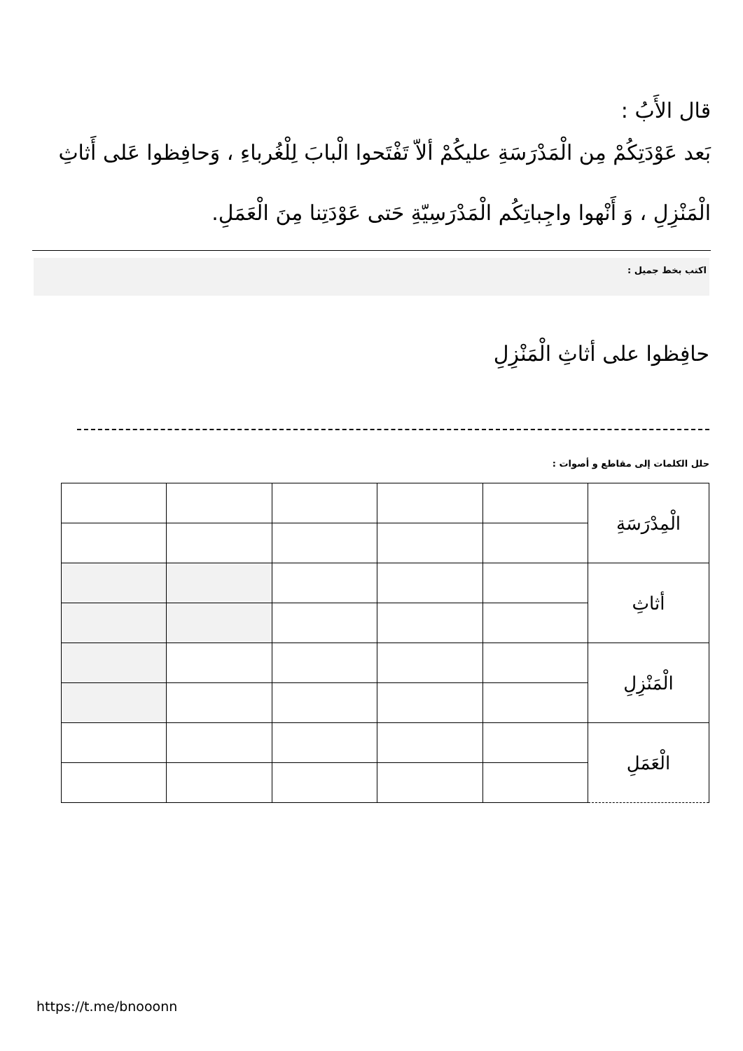قال الأَبُ :
بَعد عَوْدَتِكُمْ مِن الْمَدْرَسَةِ عليكُمْ ألاّ تَفْتَحوا الْبابَ لِلْغُرباءِ ، وَحافِظوا عَلى أَثاثِ الْمَنْزِلِ ، وَ أَنْهوا واجِباتِكُم الْمَدْرَسِيّةِ حَتى عَوْدَتِنا مِنَ الْعَمَلِ.
اكتب بخط جميل :
حافِظوا على أثاثِ الْمَنْزِلِ
حلل الكلمات إلى مقاطع و أصوات :
| الْمِدْرَسَةِ | | | | | |
| أثاثِ | | | | | |
| الْمَنْزِلِ | | | | | |
| الْعَمَلِ | | | | | |
https://t.me/bnooonn